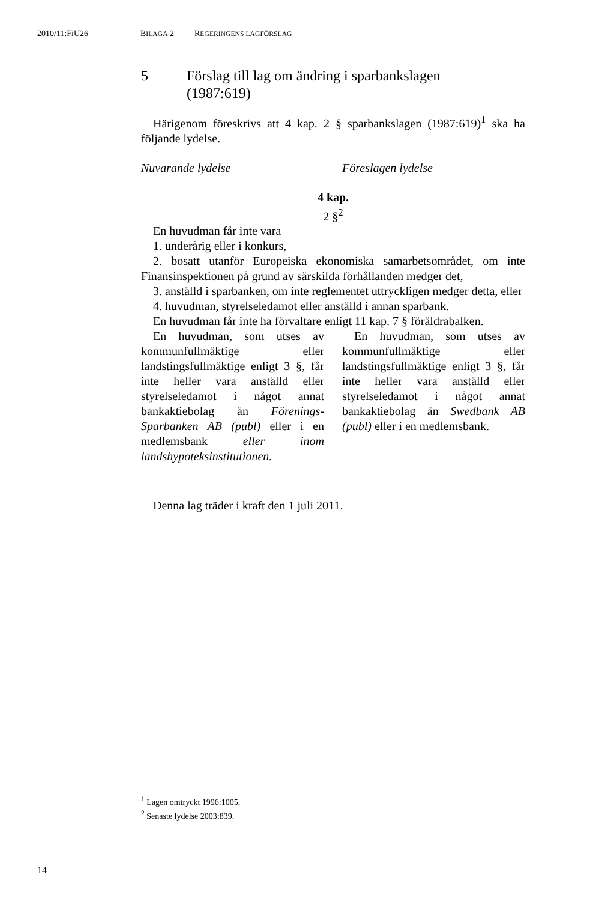2010/11:FiU26 BILAGA 2 REGERINGENS LAGFÖRSLAG
5 Förslag till lag om ändring i sparbankslagen
(1987:619)
Härigenom föreskrivs att 4 kap. 2 § sparbankslagen (1987:619)<sup>1</sup> ska ha följande lydelse.
Nuvarande lydelse Föreslagen lydelse
4 kap.
2 §<sup>2</sup>
En huvudman får inte vara
1. underårig eller i konkurs,
2. bosatt utanför Europeiska ekonomiska samarbetsområdet, om inte Finansinspektionen på grund av särskilda förhållanden medger det,
3. anställd i sparbanken, om inte reglementet uttryckligen medger detta, eller
4. huvudman, styrelseledamot eller anställd i annan sparbank.
En huvudman får inte ha förvaltare enligt 11 kap. 7 § föräldrabalken.
En huvudman, som utses av kommunfullmäktige eller landstingsfullmäktige enligt 3 §, får inte heller vara anställd eller styrelseledamot i något annat bankaktiebolag än Förenings-Sparbanken AB (publ) eller i en medlemsbank eller inom landshypoteksinstitutionen.
En huvudman, som utses av kommunfullmäktige eller landstingsfullmäktige enligt 3 §, får inte heller vara anställd eller styrelseledamot i något annat bankaktiebolag än Swedbank AB (publ) eller i en medlemsbank.
Denna lag träder i kraft den 1 juli 2011.
<sup>1</sup> Lagen omtryckt 1996:1005.
<sup>2</sup> Senaste lydelse 2003:839.
14